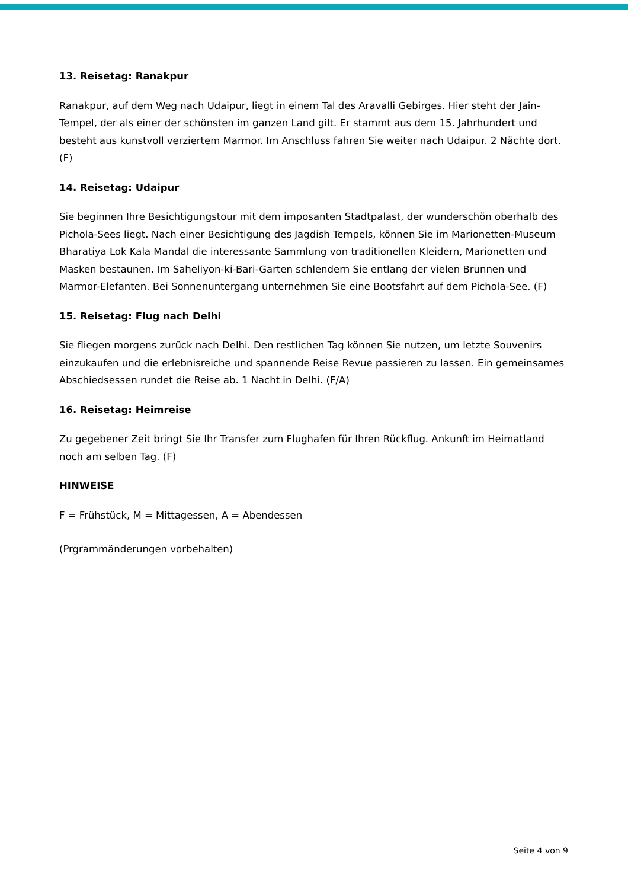13. Reisetag: Ranakpur
Ranakpur, auf dem Weg nach Udaipur, liegt in einem Tal des Aravalli Gebirges. Hier steht der Jain-Tempel, der als einer der schönsten im ganzen Land gilt. Er stammt aus dem 15. Jahrhundert und besteht aus kunstvoll verziertem Marmor. Im Anschluss fahren Sie weiter nach Udaipur. 2 Nächte dort. (F)
14. Reisetag: Udaipur
Sie beginnen Ihre Besichtigungstour mit dem imposanten Stadtpalast, der wunderschön oberhalb des Pichola-Sees liegt. Nach einer Besichtigung des Jagdish Tempels, können Sie im Marionetten-Museum Bharatiya Lok Kala Mandal die interessante Sammlung von traditionellen Kleidern, Marionetten und Masken bestaunen. Im Saheliyon-ki-Bari-Garten schlendern Sie entlang der vielen Brunnen und Marmor-Elefanten. Bei Sonnenuntergang unternehmen Sie eine Bootsfahrt auf dem Pichola-See. (F)
15. Reisetag: Flug nach Delhi
Sie fliegen morgens zurück nach Delhi. Den restlichen Tag können Sie nutzen, um letzte Souvenirs einzukaufen und die erlebnisreiche und spannende Reise Revue passieren zu lassen. Ein gemeinsames Abschiedsessen rundet die Reise ab. 1 Nacht in Delhi. (F/A)
16. Reisetag: Heimreise
Zu gegebener Zeit bringt Sie Ihr Transfer zum Flughafen für Ihren Rückflug. Ankunft im Heimatland noch am selben Tag. (F)
HINWEISE
F = Frühstück, M = Mittagessen, A = Abendessen
(Prgrammänderungen vorbehalten)
Seite 4 von 9